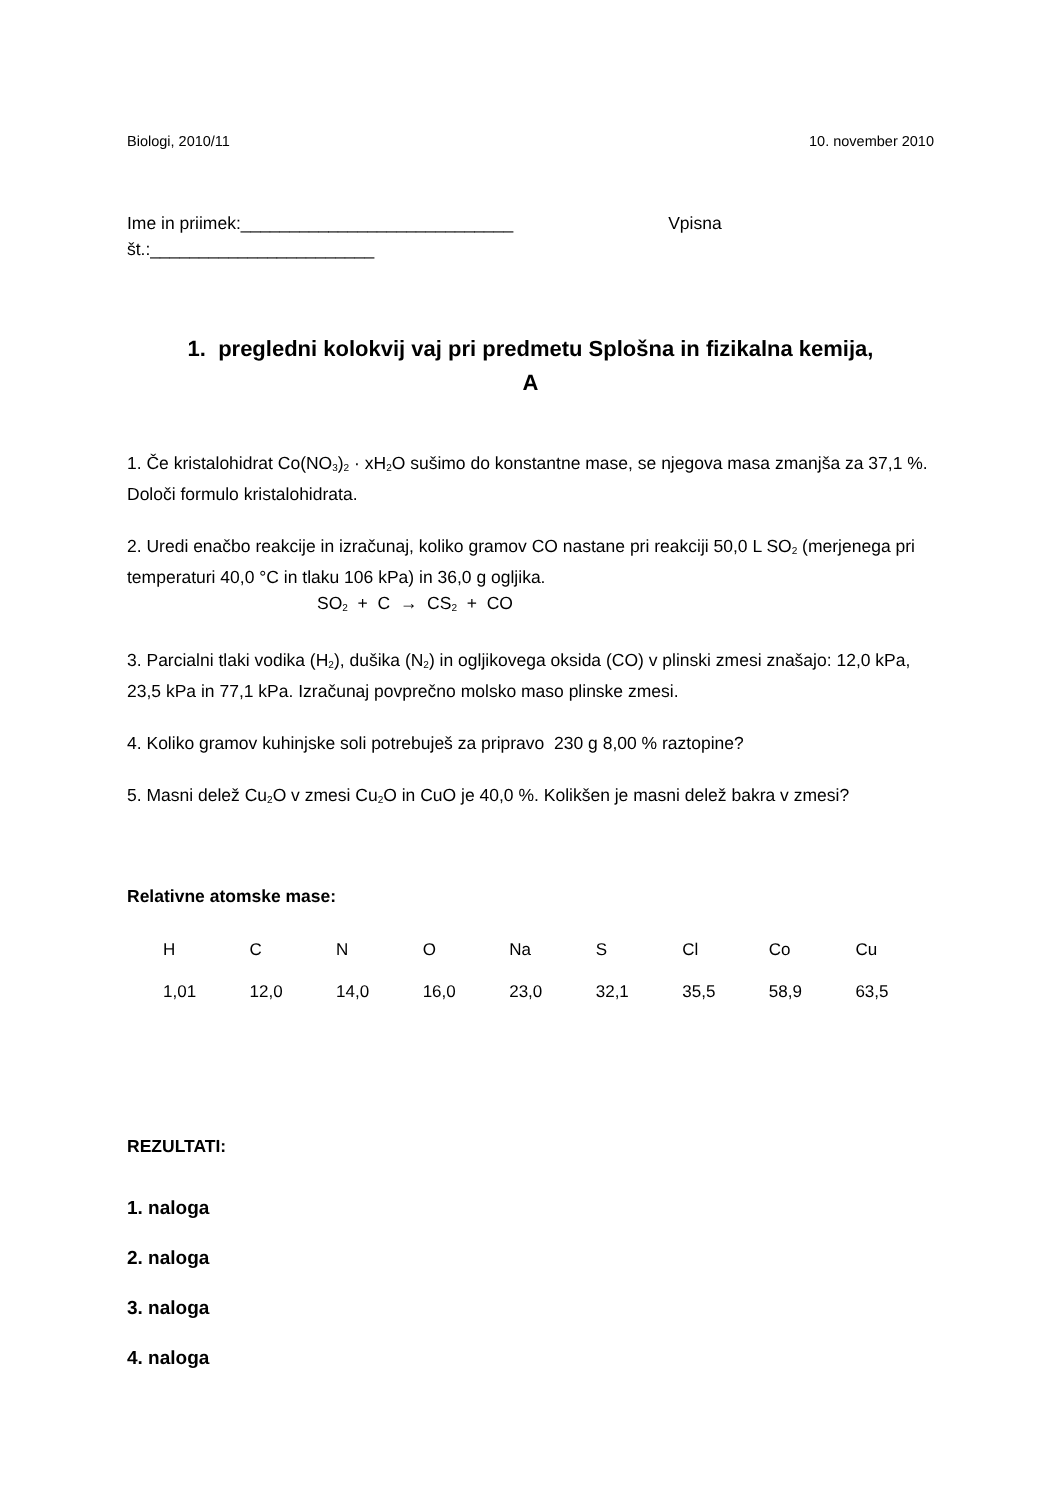Biologi, 2010/11 10. november 2010
Ime in priimek:____________________________ Vpisna
št.:_______________________
1. pregledni kolokvij vaj pri predmetu Splošna in fizikalna kemija,
A
1. Če kristalohidrat Co(NO<sub>3</sub>)<sub>2</sub> · xH<sub>2</sub>O sušimo do konstantne mase, se njegova masa zmanjša za 37,1 %. Določi formulo kristalohidrata.
2. Uredi enačbo reakcije in izračunaj, koliko gramov CO nastane pri reakciji 50,0 L SO<sub>2</sub> (merjenega pri temperaturi 40,0 °C in tlaku 106 kPa) in 36,0 g ogljika.
SO<sub>2</sub> + C → CS<sub>2</sub> + CO
3. Parcialni tlaki vodika (H<sub>2</sub>), dušika (N<sub>2</sub>) in ogljikovega oksida (CO) v plinski zmesi znašajo: 12,0 kPa, 23,5 kPa in 77,1 kPa. Izračunaj povprečno molsko maso plinske zmesi.
4. Koliko gramov kuhinjske soli potrebuješ za pripravo 230 g 8,00 % raztopine?
5. Masni delež Cu<sub>2</sub>O v zmesi Cu<sub>2</sub>O in CuO je 40,0 %. Kolikšen je masni delež bakra v zmesi?
Relativne atomske mase:
| H | C | N | O | Na | S | Cl | Co | Cu |
| 1,01 | 12,0 | 14,0 | 16,0 | 23,0 | 32,1 | 35,5 | 58,9 | 63,5 |
REZULTATI:
1. naloga
2. naloga
3. naloga
4. naloga